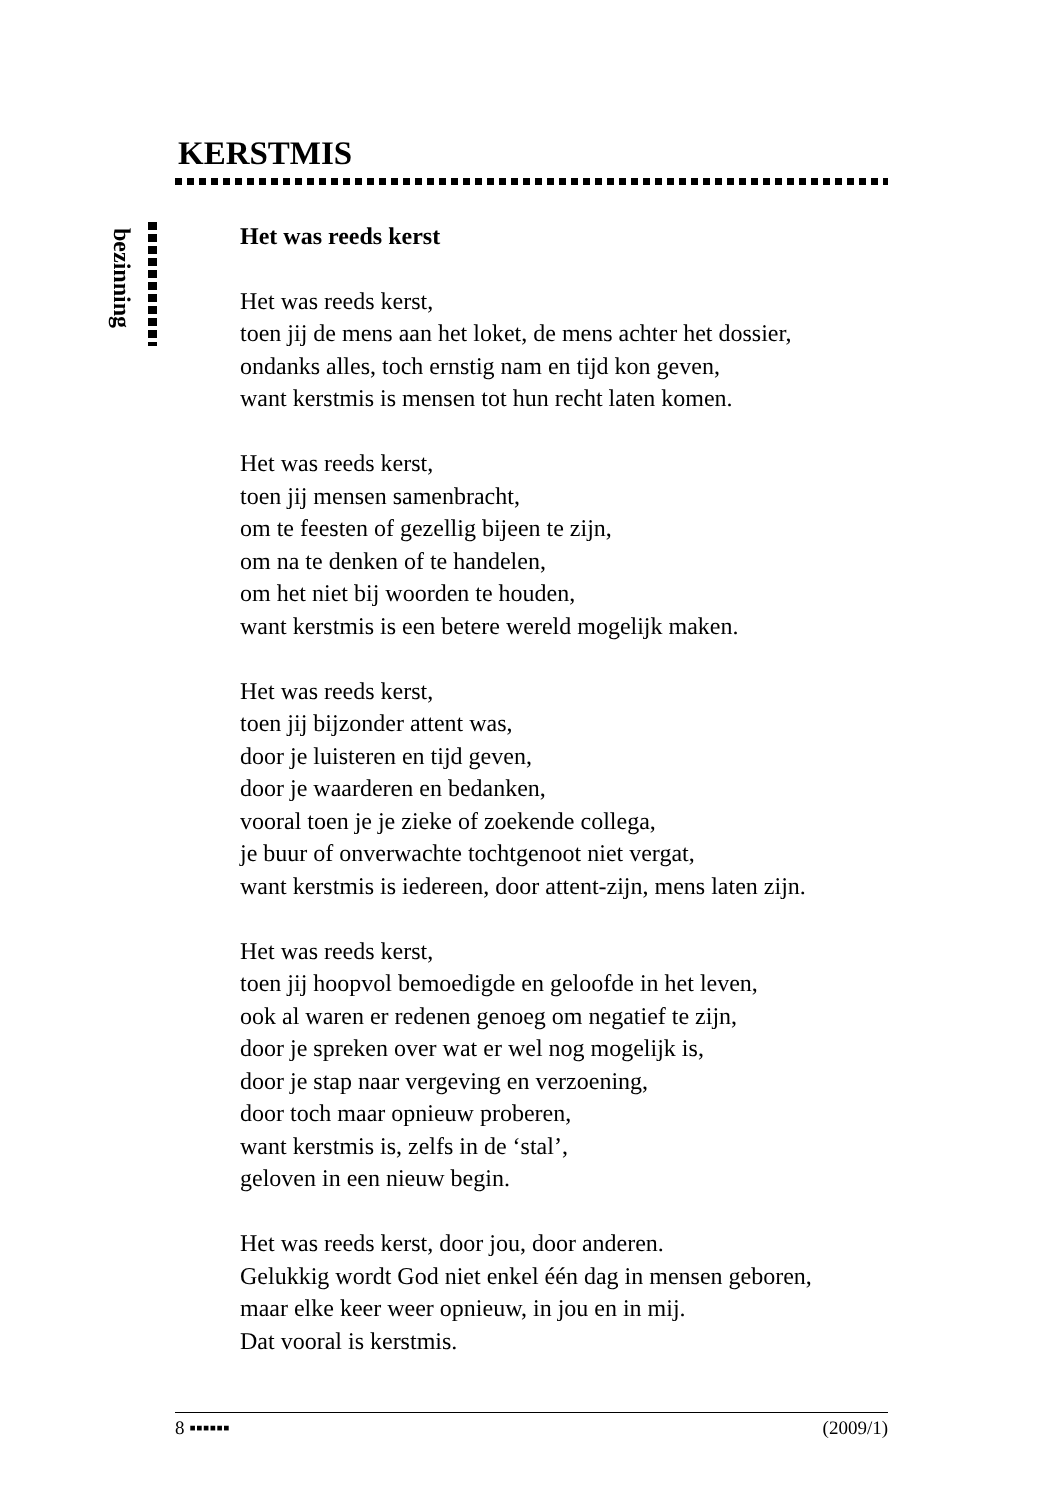KERSTMIS
bezinning
Het was reeds kerst
Het was reeds kerst,
toen jij de mens aan het loket, de mens achter het dossier,
ondanks alles, toch ernstig nam en tijd kon geven,
want kerstmis is mensen tot hun recht laten komen.
Het was reeds kerst,
toen jij mensen samenbracht,
om te feesten of gezellig bijeen te zijn,
om na te denken of te handelen,
om het niet bij woorden te houden,
want kerstmis is een betere wereld mogelijk maken.
Het was reeds kerst,
toen jij bijzonder attent was,
door je luisteren en tijd geven,
door je waarderen en bedanken,
vooral toen je je zieke of zoekende collega,
je buur of onverwachte tochtgenoot niet vergat,
want kerstmis is iedereen, door attent-zijn, mens laten zijn.
Het was reeds kerst,
toen jij hoopvol bemoedigde en geloofde in het leven,
ook al waren er redenen genoeg om negatief te zijn,
door je spreken over wat er wel nog mogelijk is,
door je stap naar vergeving en verzoening,
door toch maar opnieuw proberen,
want kerstmis is, zelfs in de ‘stal’,
geloven in een nieuw begin.
Het was reeds kerst, door jou, door anderen.
Gelukkig wordt God niet enkel één dag in mensen geboren,
maar elke keer weer opnieuw, in jou en in mij.
Dat vooral is kerstmis.
8 ▪▪▪▪▪▪ (2009/1)